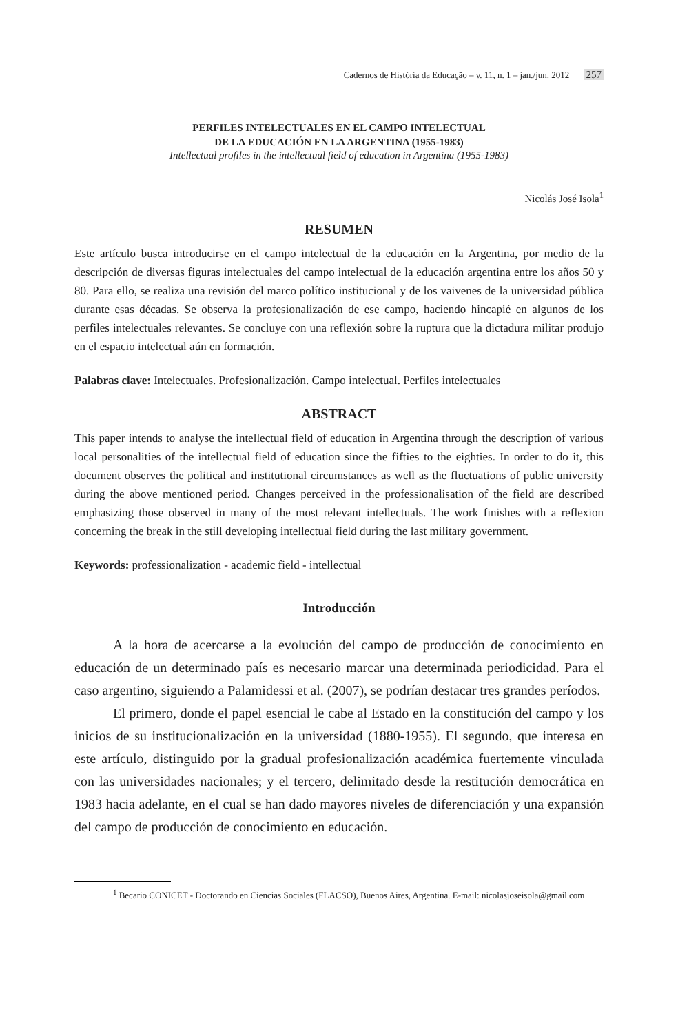Cadernos de História da Educação – v. 11, n. 1 – jan./jun. 2012 257
PERFILES INTELECTUALES EN EL CAMPO INTELECTUAL
DE LA EDUCACIÓN EN LA ARGENTINA (1955-1983)
Intellectual profiles in the intellectual field of education in Argentina (1955-1983)
Nicolás José Isola<sup>1</sup>
RESUMEN
Este artículo busca introducirse en el campo intelectual de la educación en la Argentina, por medio de la descripción de diversas figuras intelectuales del campo intelectual de la educación argentina entre los años 50 y 80. Para ello, se realiza una revisión del marco político institucional y de los vaivenes de la universidad pública durante esas décadas. Se observa la profesionalización de ese campo, haciendo hincapié en algunos de los perfiles intelectuales relevantes. Se concluye con una reflexión sobre la ruptura que la dictadura militar produjo en el espacio intelectual aún en formación.
Palabras clave: Intelectuales. Profesionalización. Campo intelectual. Perfiles intelectuales
ABSTRACT
This paper intends to analyse the intellectual field of education in Argentina through the description of various local personalities of the intellectual field of education since the fifties to the eighties. In order to do it, this document observes the political and institutional circumstances as well as the fluctuations of public university during the above mentioned period. Changes perceived in the professionalisation of the field are described emphasizing those observed in many of the most relevant intellectuals. The work finishes with a reflexion concerning the break in the still developing intellectual field during the last military government.
Keywords: professionalization - academic field - intellectual
Introducción
A la hora de acercarse a la evolución del campo de producción de conocimiento en educación de un determinado país es necesario marcar una determinada periodicidad. Para el caso argentino, siguiendo a Palamidessi et al. (2007), se podrían destacar tres grandes períodos.
El primero, donde el papel esencial le cabe al Estado en la constitución del campo y los inicios de su institucionalización en la universidad (1880-1955). El segundo, que interesa en este artículo, distinguido por la gradual profesionalización académica fuertemente vinculada con las universidades nacionales; y el tercero, delimitado desde la restitución democrática en 1983 hacia adelante, en el cual se han dado mayores niveles de diferenciación y una expansión del campo de producción de conocimiento en educación.
<sup>1</sup> Becario CONICET - Doctorando en Ciencias Sociales (FLACSO), Buenos Aires, Argentina. E-mail: nicolasjoseisola@gmail.com